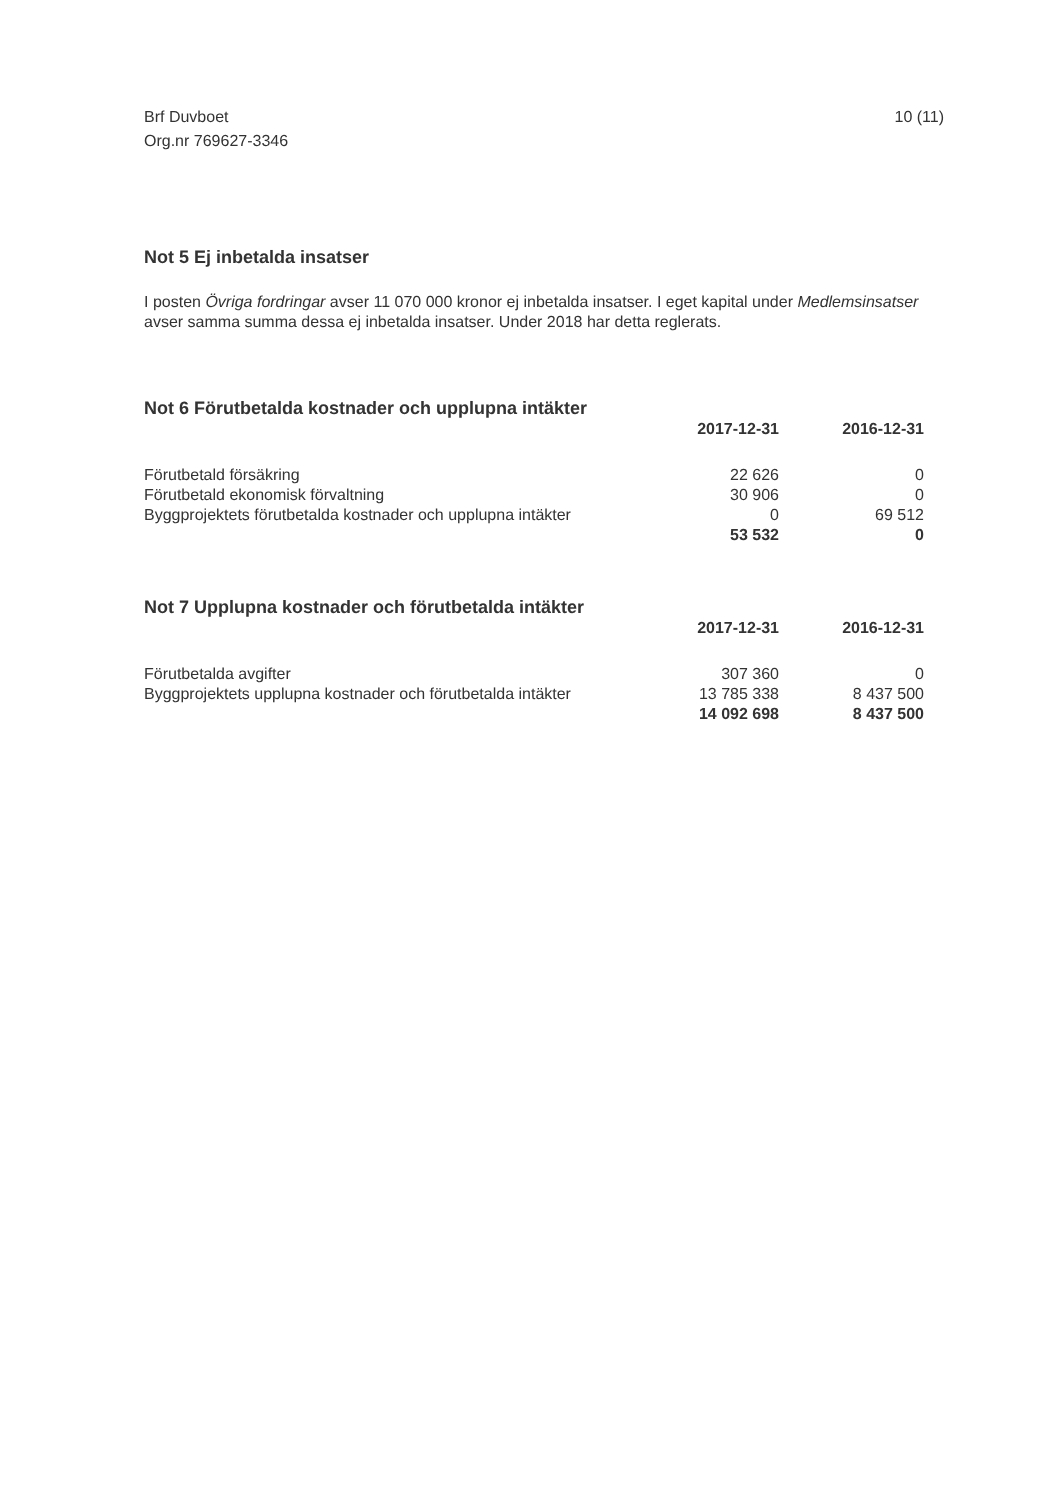Brf Duvboet
Org.nr 769627-3346
10 (11)
Not 5 Ej inbetalda insatser
I posten Övriga fordringar avser 11 070 000 kronor ej inbetalda insatser. I eget kapital under Medlemsinsatser avser samma summa dessa ej inbetalda insatser. Under 2018 har detta reglerats.
Not 6 Förutbetalda kostnader och upplupna intäkter
| | 2017-12-31 | 2016-12-31 |
| --- | --- | --- |
| Förutbetald försäkring | 22 626 | 0 |
| Förutbetald ekonomisk förvaltning | 30 906 | 0 |
| Byggprojektets förutbetalda kostnader och upplupna intäkter | 0 | 69 512 |
| | 53 532 | 0 |
Not 7 Upplupna kostnader och förutbetalda intäkter
| | 2017-12-31 | 2016-12-31 |
| --- | --- | --- |
| Förutbetalda avgifter | 307 360 | 0 |
| Byggprojektets upplupna kostnader och förutbetalda intäkter | 13 785 338 | 8 437 500 |
| | 14 092 698 | 8 437 500 |